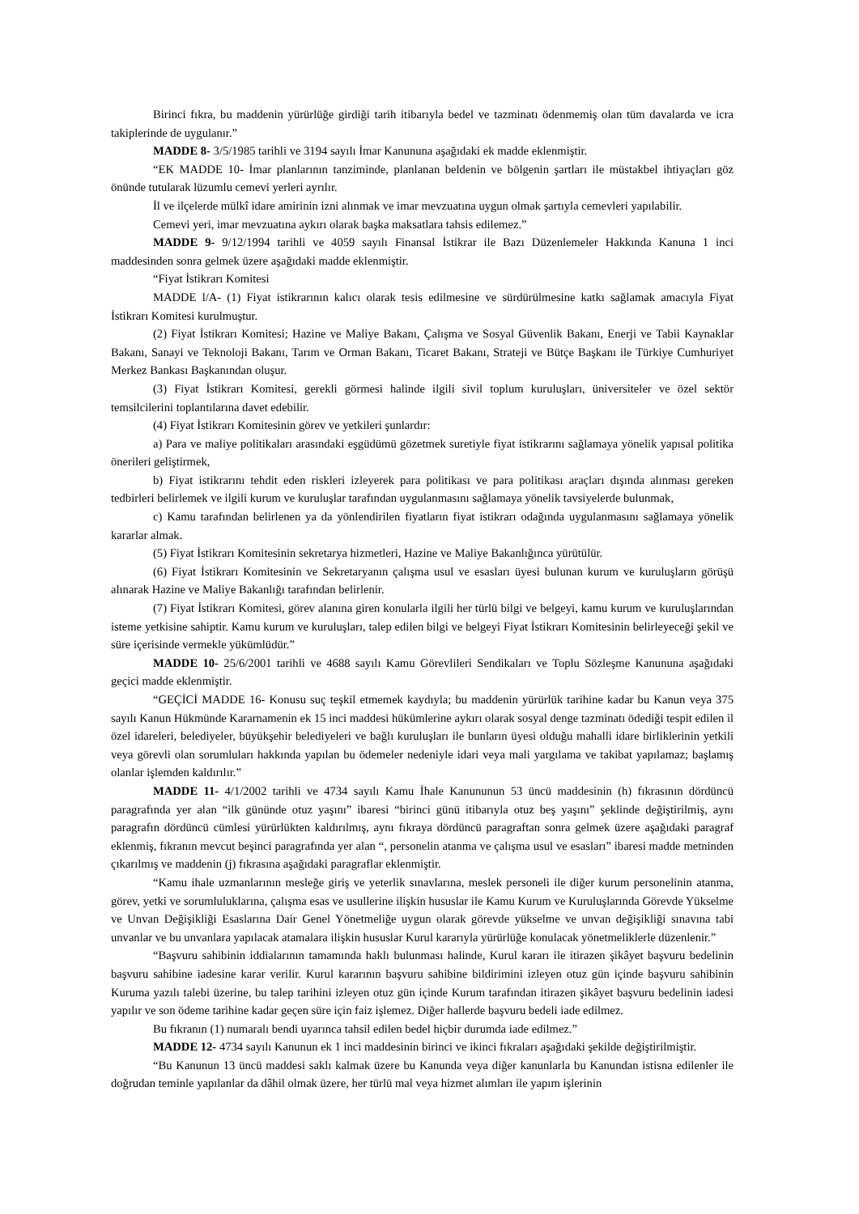Birinci fıkra, bu maddenin yürürlüğe girdiği tarih itibarıyla bedel ve tazminatı ödenmemiş olan tüm davalarda ve icra takiplerinde de uygulanır.”
MADDE 8- 3/5/1985 tarihli ve 3194 sayılı İmar Kanununa aşağıdaki ek madde eklenmiştir.
“EK MADDE 10- İmar planlarının tanziminde, planlanan beldenin ve bölgenin şartları ile müstakbel ihtiyaçları göz önünde tutularak lüzumlu cemevi yerleri ayrılır.
İl ve ilçelerde mülkî idare amirinin izni alınmak ve imar mevzuatına uygun olmak şartıyla cemevleri yapılabilir.
Cemevi yeri, imar mevzuatına aykırı olarak başka maksatlara tahsis edilemez.”
MADDE 9- 9/12/1994 tarihli ve 4059 sayılı Finansal İstikrar ile Bazı Düzenlemeler Hakkında Kanuna 1 inci maddesinden sonra gelmek üzere aşağıdaki madde eklenmiştir.
“Fiyat İstikrarı Komitesi
MADDE l/A- (1) Fiyat istikrarının kalıcı olarak tesis edilmesine ve sürdürülmesine katkı sağlamak amacıyla Fiyat İstikrarı Komitesi kurulmuştur.
(2) Fiyat İstikrarı Komitesi; Hazine ve Maliye Bakanı, Çalışma ve Sosyal Güvenlik Bakanı, Enerji ve Tabii Kaynaklar Bakanı, Sanayi ve Teknoloji Bakanı, Tarım ve Orman Bakanı, Ticaret Bakanı, Strateji ve Bütçe Başkanı ile Türkiye Cumhuriyet Merkez Bankası Başkanından oluşur.
(3) Fiyat İstikrarı Komitesi, gerekli görmesi halinde ilgili sivil toplum kuruluşları, üniversiteler ve özel sektör temsilcilerini toplantılarına davet edebilir.
(4) Fiyat İstikrarı Komitesinin görev ve yetkileri şunlardır:
a) Para ve maliye politikaları arasındaki eşgüdümü gözetmek suretiyle fiyat istikrarını sağlamaya yönelik yapısal politika önerileri geliştirmek,
b) Fiyat istikrarını tehdit eden riskleri izleyerek para politikası ve para politikası araçları dışında alınması gereken tedbirleri belirlemek ve ilgili kurum ve kuruluşlar tarafından uygulanmasını sağlamaya yönelik tavsiyelerde bulunmak,
c) Kamu tarafından belirlenen ya da yönlendirilen fiyatların fiyat istikrarı odağında uygulanmasını sağlamaya yönelik kararlar almak.
(5) Fiyat İstikrarı Komitesinin sekretarya hizmetleri, Hazine ve Maliye Bakanlığınca yürütülür.
(6) Fiyat İstikrarı Komitesinin ve Sekretaryanın çalışma usul ve esasları üyesi bulunan kurum ve kuruluşların görüşü alınarak Hazine ve Maliye Bakanlığı tarafından belirlenir.
(7) Fiyat İstikrarı Komitesi, görev alanına giren konularla ilgili her türlü bilgi ve belgeyi, kamu kurum ve kuruluşlarından isteme yetkisine sahiptir. Kamu kurum ve kuruluşları, talep edilen bilgi ve belgeyi Fiyat İstikrarı Komitesinin belirleyeceği şekil ve süre içerisinde vermekle yükümlüdür.”
MADDE 10- 25/6/2001 tarihli ve 4688 sayılı Kamu Görevlileri Sendikaları ve Toplu Sözleşme Kanununa aşağıdaki geçici madde eklenmiştir.
“GEÇİCİ MADDE 16- Konusu suç teşkil etmemek kaydıyla; bu maddenin yürürlük tarihine kadar bu Kanun veya 375 sayılı Kanun Hükmünde Kararnamenin ek 15 inci maddesi hükümlerine aykırı olarak sosyal denge tazminatı ödediği tespit edilen il özel idareleri, belediyeler, büyükşehir belediyeleri ve bağlı kuruluşları ile bunların üyesi olduğu mahalli idare birliklerinin yetkili veya görevli olan sorumluları hakkında yapılan bu ödemeler nedeniyle idari veya mali yargılama ve takibat yapılamaz; başlamış olanlar işlemden kaldırılır.”
MADDE 11- 4/1/2002 tarihli ve 4734 sayılı Kamu İhale Kanununun 53 üncü maddesinin (h) fıkrasının dördüncü paragrafında yer alan “ilk gününde otuz yaşını” ibaresi “birinci günü itibarıyla otuz beş yaşını” şeklinde değiştirilmiş, aynı paragrafın dördüncü cümlesi yürürlükten kaldırılmış, aynı fıkraya dördüncü paragraftan sonra gelmek üzere aşağıdaki paragraf eklenmiş, fıkranın mevcut beşinci paragrafında yer alan “, personelin atanma ve çalışma usul ve esasları” ibaresi madde metninden çıkarılmış ve maddenin (j) fıkrasına aşağıdaki paragraflar eklenmiştir.
“Kamu ihale uzmanlarının mesleğe giriş ve yeterlik sınavlarına, meslek personeli ile diğer kurum personelinin atanma, görev, yetki ve sorumluluklarına, çalışma esas ve usullerine ilişkin hususlar ile Kamu Kurum ve Kuruluşlarında Görevde Yükselme ve Unvan Değişikliği Esaslarına Dair Genel Yönetmeliğe uygun olarak görevde yükselme ve unvan değişikliği sınavına tabi unvanlar ve bu unvanlara yapılacak atamalara ilişkin hususlar Kurul kararıyla yürürlüğe konulacak yönetmeliklerle düzenlenir.”
“Başvuru sahibinin iddialarının tamamında haklı bulunması halinde, Kurul kararı ile itirazen şikâyet başvuru bedelinin başvuru sahibine iadesine karar verilir. Kurul kararının başvuru sahibine bildirimini izleyen otuz gün içinde başvuru sahibinin Kuruma yazılı talebi üzerine, bu talep tarihini izleyen otuz gün içinde Kurum tarafından itirazen şikâyet başvuru bedelinin iadesi yapılır ve son ödeme tarihine kadar geçen süre için faiz işlemez. Diğer hallerde başvuru bedeli iade edilmez.
Bu fıkranın (1) numaralı bendi uyarınca tahsil edilen bedel hiçbir durumda iade edilmez.”
MADDE 12- 4734 sayılı Kanunun ek 1 inci maddesinin birinci ve ikinci fıkraları aşağıdaki şekilde değiştirilmiştir.
“Bu Kanunun 13 üncü maddesi saklı kalmak üzere bu Kanunda veya diğer kanunlarla bu Kanundan istisna edilenler ile doğrudan teminle yapılanlar da dâhil olmak üzere, her türlü mal veya hizmet alımları ile yapım işlerinin